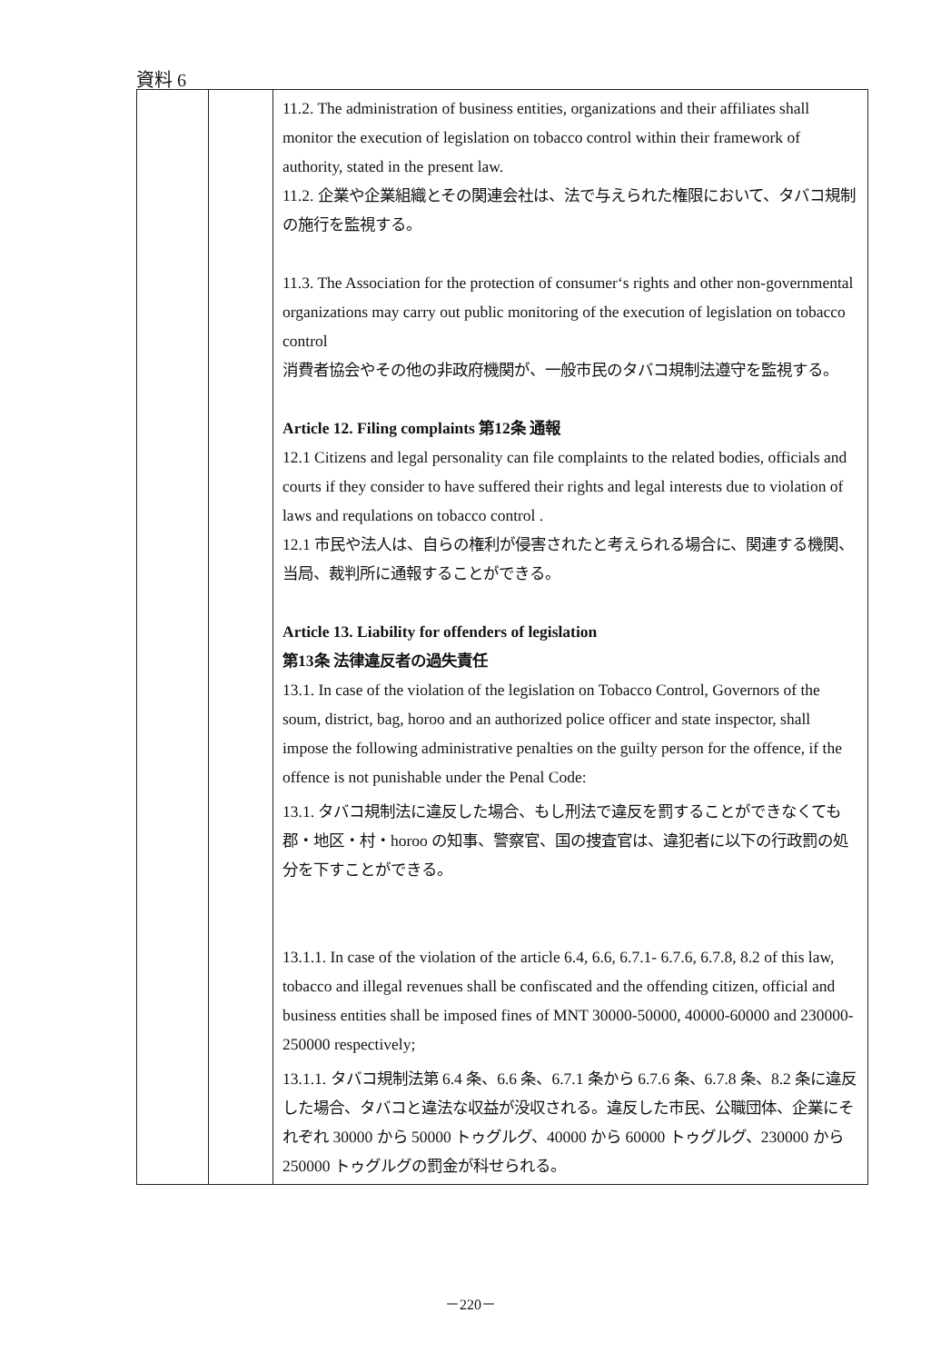資料 6
| | | 11.2. The administration of business entities, organizations and their affiliates shall monitor the execution of legislation on tobacco control within their framework of authority, stated in the present law. 11.2. 企業や企業組織とその関連会社は、法で与えられた権限において、タバコ規制の施行を監視する。 11.3. The Association for the protection of consumer‘s rights and other non-governmental organizations may carry out public monitoring of the execution of legislation on tobacco control 消費者協会やその他の非政府機関が、一般市民のタバコ規制法遵守を監視する。 Article 12. Filing complaints 第12条 通報 12.1 Citizens and legal personality can file complaints to the related bodies, officials and courts if they consider to have suffered their rights and legal interests due to violation of laws and requlations on tobacco control . 12.1 市民や法人は、自らの権利が侵害されたと考えられる場合に、関連する機関、当局、裁判所に通報することができる。 Article 13. Liability for offenders of legislation 第13条 法律違反者の過失責任 13.1. In case of the violation of the legislation on Tobacco Control, Governors of the soum, district, bag, horoo and an authorized police officer and state inspector, shall impose the following administrative penalties on the guilty person for the offence, if the offence is not punishable under the Penal Code: 13.1. タバコ規制法に違反した場合、もし刑法で違反を罰することができなくても郡・地区・村・horoo の知事、警察官、国の捜査官は、違犯者に以下の行政罰の処分を下すことができる。 13.1.1. In case of the violation of the article 6.4, 6.6, 6.7.1- 6.7.6, 6.7.8, 8.2 of this law, tobacco and illegal revenues shall be confiscated and the offending citizen, official and business entities shall be imposed fines of MNT 30000-50000, 40000-60000 and 230000-250000 respectively; 13.1.1. タバコ規制法第 6.4 条、6.6 条、6.7.1 条から 6.7.6 条、6.7.8 条、8.2 条に違反した場合、タバコと違法な収益が没収される。違反した市民、公職団体、企業にそれぞれ 30000 から 50000 トゥグルグ、40000 から 60000 トゥグルグ、230000 から 250000 トゥグルグの罰金が科せられる。 |
－220－